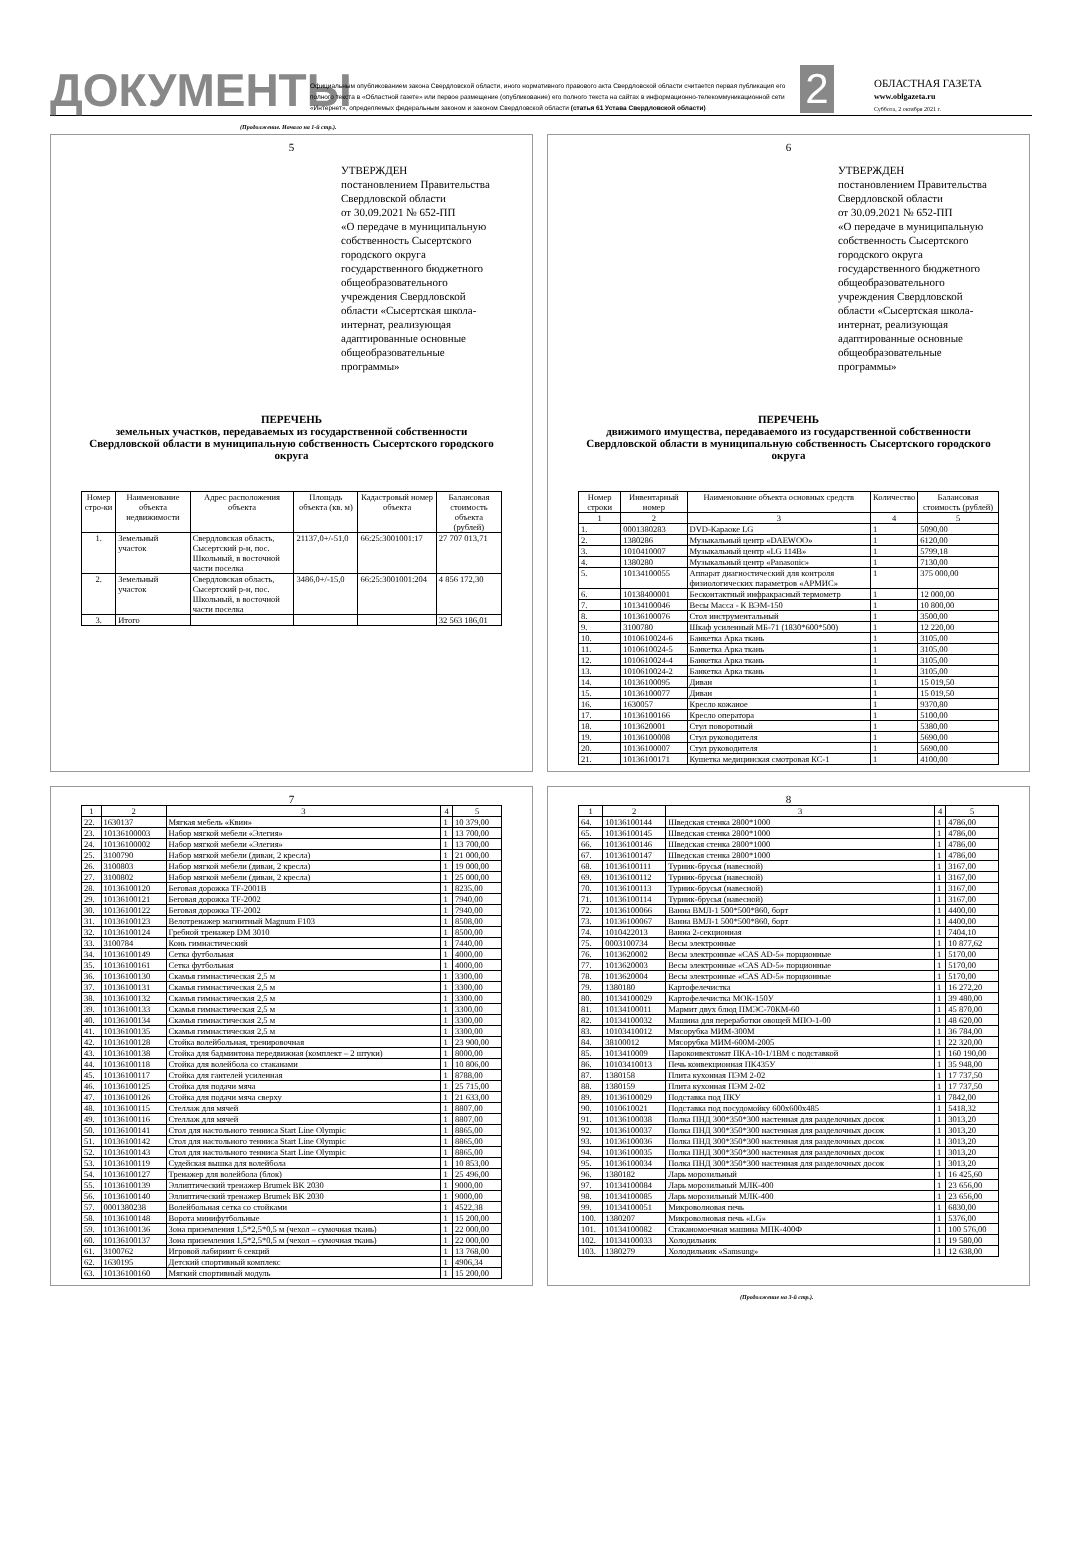ДОКУМЕНТЫ
Официальным опубликованием закона Свердловской области, иного нормативного правового акта Свердловской области считается первая публикация его полного текста в «Областной газете» или первое размещение (опубликование) его полного текста на сайтах в информационно-телекоммуникационной сети «Интернет», определяемых федеральным законом и законом Свердловской области (статья 61 Устава Свердловской области)
2
ОБЛАСТНАЯ ГАЗЕТА
www.oblgazeta.ru
Суббота, 2 октября 2021 г.
(Продолжение. Начало на 1-й стр.).
5
УТВЕРЖДЕН
постановлением Правительства Свердловской области
от 30.09.2021 № 652-ПП
«О передаче в муниципальную собственность Сысертского городского округа государственного бюджетного общеобразовательного учреждения Свердловской области «Сысертская школа-интернат, реализующая адаптированные основные общеобразовательные программы»
ПЕРЕЧЕНЬ
земельных участков, передаваемых из государственной собственности Свердловской области в муниципальную собственность Сысертского городского округа
| Номер стро-ки | Наименование объекта недвижимости | Адрес расположения объекта | Площадь объекта (кв. м) | Кадастровый номер объекта | Балансовая стоимость объекта (рублей) |
| --- | --- | --- | --- | --- | --- |
| 1. | Земельный участок | Свердловская область, Сысертский р-н, пос. Школьный, в восточной части поселка | 21137,0+/-51,0 | 66:25:3001001:17 | 27 707 013,71 |
| 2. | Земельный участок | Свердловская область, Сысертский р-н, пос. Школьный, в восточной части поселка | 3486,0+/-15,0 | 66:25:3001001:204 | 4 856 172,30 |
| 3. | Итого | | | | 32 563 186,01 |
6
УТВЕРЖДЕН
постановлением Правительства Свердловской области
от 30.09.2021 № 652-ПП
«О передаче в муниципальную собственность Сысертского городского округа государственного бюджетного общеобразовательного учреждения Свердловской области «Сысертская школа-интернат, реализующая адаптированные основные общеобразовательные программы»
ПЕРЕЧЕНЬ
движимого имущества, передаваемого из государственной собственности Свердловской области в муниципальную собственность Сысертского городского округа
| Номер строки | Инвентарный номер | Наименование объекта основных средств | Количество | Балансовая стоимость (рублей) |
| --- | --- | --- | --- | --- |
| 1 | 2 | 3 | 4 | 5 |
| 1. | 0001380283 | DVD-Караоке LG | 1 | 5090,00 |
| 2. | 1380286 | Музыкальный центр «DAEWOO» | 1 | 6120,00 |
| 3. | 1010410007 | Музыкальный центр «LG 114B» | 1 | 5799,18 |
| 4. | 1380280 | Музыкальный центр «Panasonic» | 1 | 7130,00 |
| 5. | 10134100055 | Аппарат диагностический для контроля физиологических параметров «АРМИС» | 1 | 375 000,00 |
| 6. | 10138400001 | Бесконтактный инфракрасный термометр | 1 | 12 000,00 |
| 7. | 10134100046 | Весы Масса - К ВЭМ-150 | 1 | 10 800,00 |
| 8. | 10136100076 | Стол инструментальный | 1 | 3500,00 |
| 9. | 3100780 | Шкаф усиленный МБ-71 (1830*600*500) | 1 | 12 220,00 |
| 10. | 1010610024-6 | Банкетка Арка ткань | 1 | 3105,00 |
| 11. | 1010610024-5 | Банкетка Арка ткань | 1 | 3105,00 |
| 12. | 1010610024-4 | Банкетка Арка ткань | 1 | 3105,00 |
| 13. | 1010610024-2 | Банкетка Арка ткань | 1 | 3105,00 |
| 14. | 10136100095 | Диван | 1 | 15 019,50 |
| 15. | 10136100077 | Диван | 1 | 15 019,50 |
| 16. | 1630057 | Кресло кожаное | 1 | 9370,80 |
| 17. | 10136100166 | Кресло оператора | 1 | 5100,00 |
| 18. | 1013620001 | Стул поворотный | 1 | 5380,00 |
| 19. | 10136100008 | Стул руководителя | 1 | 5690,00 |
| 20. | 10136100007 | Стул руководителя | 1 | 5690,00 |
| 21. | 10136100171 | Кушетка медицинская смотровая КС-1 | 1 | 4100,00 |
7
| 1 | 2 | 3 | 4 | 5 |
| 22. | 1630137 | Мягкая мебель «Квин» | 1 | 10 379,00 |
| 23. | 10136100003 | Набор мягкой мебели «Элегия» | 1 | 13 700,00 |
| 24. | 10136100002 | Набор мягкой мебели «Элегия» | 1 | 13 700,00 |
| 25. | 3100790 | Набор мягкой мебели (диван, 2 кресла) | 1 | 21 000,00 |
| 26. | 3100803 | Набор мягкой мебели (диван, 2 кресла) | 1 | 19 000,00 |
| 27. | 3100802 | Набор мягкой мебели (диван, 2 кресла) | 1 | 25 000,00 |
| 28. | 10136100120 | Беговая дорожка TF-2001B | 1 | 8235,00 |
| 29. | 10136100121 | Беговая дорожка TF-2002 | 1 | 7940,00 |
| 30. | 10136100122 | Беговая дорожка TF-2002 | 1 | 7940,00 |
| 31. | 10136100123 | Велотренажер магнитный Magnum F103 | 1 | 8508,00 |
| 32. | 10136100124 | Гребной тренажер DM 3010 | 1 | 8500,00 |
| 33. | 3100784 | Конь гимнастический | 1 | 7440,00 |
| 34. | 10136100149 | Сетка футбольная | 1 | 4000,00 |
| 35. | 10136100161 | Сетка футбольная | 1 | 4000,00 |
| 36. | 10136100130 | Скамья гимнастическая 2,5 м | 1 | 3300,00 |
| 37. | 10136100131 | Скамья гимнастическая 2,5 м | 1 | 3300,00 |
| 38. | 10136100132 | Скамья гимнастическая 2,5 м | 1 | 3300,00 |
| 39. | 10136100133 | Скамья гимнастическая 2,5 м | 1 | 3300,00 |
| 40. | 10136100134 | Скамья гимнастическая 2,5 м | 1 | 3300,00 |
| 41. | 10136100135 | Скамья гимнастическая 2,5 м | 1 | 3300,00 |
| 42. | 10136100128 | Стойка волейбольная, тренировочная | 1 | 23 900,00 |
| 43. | 10136100138 | Стойка для бадминтона передвижная (комплект – 2 штуки) | 1 | 8000,00 |
| 44. | 10136100118 | Стойка для волейбола со стаканами | 1 | 10 806,00 |
| 45. | 10136100117 | Стойка для гантелей усиленная | 1 | 8788,00 |
| 46. | 10136100125 | Стойка для подачи мяча | 1 | 25 715,00 |
| 47. | 10136100126 | Стойка для подачи мяча сверху | 1 | 21 633,00 |
| 48. | 10136100115 | Стеллаж для мячей | 1 | 8807,00 |
| 49. | 10136100116 | Стеллаж для мячей | 1 | 8807,00 |
| 50. | 10136100141 | Стол для настольного тенниса Start Line Olympic | 1 | 8865,00 |
| 51. | 10136100142 | Стол для настольного тенниса Start Line Olympic | 1 | 8865,00 |
| 52. | 10136100143 | Стол для настольного тенниса Start Line Olympic | 1 | 8865,00 |
| 53. | 10136100119 | Судейская вышка для волейбола | 1 | 10 853,00 |
| 54. | 10136100127 | Тренажер для волейбола (блок) | 1 | 25 496,00 |
| 55. | 10136100139 | Эллиптический тренажер Brumek BK 2030 | 1 | 9000,00 |
| 56. | 10136100140 | Эллиптический тренажер Brumek BK 2030 | 1 | 9000,00 |
| 57. | 0001380238 | Волейбольная сетка со стойками | 1 | 4522,38 |
| 58. | 10136100148 | Ворота минифутбольные | 1 | 15 200,00 |
| 59. | 10136100136 | Зона приземления 1,5*2,5*0,5 м (чехол – сумочная ткань) | 1 | 22 000,00 |
| 60. | 10136100137 | Зона приземления 1,5*2,5*0,5 м (чехол – сумочная ткань) | 1 | 22 000,00 |
| 61. | 3100762 | Игровой лабиринт 6 секций | 1 | 13 768,00 |
| 62. | 1630195 | Детский спортивный комплекс | 1 | 4906,34 |
| 63. | 10136100160 | Мягкий спортивный модуль | 1 | 15 200,00 |
8
| 1 | 2 | 3 | 4 | 5 |
| 64. | 10136100144 | Шведская стенка 2800*1000 | 1 | 4786,00 |
| 65. | 10136100145 | Шведская стенка 2800*1000 | 1 | 4786,00 |
| 66. | 10136100146 | Шведская стенка 2800*1000 | 1 | 4786,00 |
| 67. | 10136100147 | Шведская стенка 2800*1000 | 1 | 4786,00 |
| 68. | 10136100111 | Турник-брусья (навесной) | 1 | 3167,00 |
| 69. | 10136100112 | Турник-брусья (навесной) | 1 | 3167,00 |
| 70. | 10136100113 | Турник-брусья (навесной) | 1 | 3167,00 |
| 71. | 10136100114 | Турник-брусья (навесной) | 1 | 3167,00 |
| 72. | 10136100066 | Ванна ВМЛ-1 500*500*860, борт | 1 | 4400,00 |
| 73. | 10136100067 | Ванна ВМЛ-1 500*500*860, борт | 1 | 4400,00 |
| 74. | 1010422013 | Ванна 2-секционная | 1 | 7404,10 |
| 75. | 0003100734 | Весы электронные | 1 | 10 877,62 |
| 76. | 1013620002 | Весы электронные «CAS AD-5» порционные | 1 | 5170,00 |
| 77. | 1013620003 | Весы электронные «CAS AD-5» порционные | 1 | 5170,00 |
| 78. | 1013620004 | Весы электронные «CAS AD-5» порционные | 1 | 5170,00 |
| 79. | 1380180 | Картофелечистка | 1 | 16 272,20 |
| 80. | 10134100029 | Картофелечистка МОК-150У | 1 | 39 480,00 |
| 81. | 10134100011 | Мармит двух блюд ПМЭС-70КМ-60 | 1 | 45 870,00 |
| 82. | 10134100032 | Машина для переработки овощей МПО-1-00 | 1 | 48 620,00 |
| 83. | 10103410012 | Мясорубка МИМ-300М | 1 | 36 784,00 |
| 84. | 38100012 | Мясорубка МИМ-600М-2005 | 1 | 22 320,00 |
| 85. | 1013410009 | Пароконвектомат ПКА-10-1/1ВМ с подставкой | 1 | 160 190,00 |
| 86. | 10103410013 | Печь конвекционная ПК435У | 1 | 35 948,00 |
| 87. | 1380158 | Плита кухонная ПЭМ 2-02 | 1 | 17 737,50 |
| 88. | 1380159 | Плита кухонная ПЭМ 2-02 | 1 | 17 737,50 |
| 89. | 10136100029 | Подставка под ПКУ | 1 | 7842,00 |
| 90. | 1010610021 | Подставка под посудомойку 600х600х485 | 1 | 5418,32 |
| 91. | 10136100038 | Полка ПНД 300*350*300 настенная для разделочных досок | 1 | 3013,20 |
| 92. | 10136100037 | Полка ПНД 300*350*300 настенная для разделочных досок | 1 | 3013,20 |
| 93. | 10136100036 | Полка ПНД 300*350*300 настенная для разделочных досок | 1 | 3013,20 |
| 94. | 10136100035 | Полка ПНД 300*350*300 настенная для разделочных досок | 1 | 3013,20 |
| 95. | 10136100034 | Полка ПНД 300*350*300 настенная для разделочных досок | 1 | 3013,20 |
| 96. | 1380182 | Ларь морозильный | 1 | 16 425,60 |
| 97. | 10134100084 | Ларь морозильный МЛК-400 | 1 | 23 656,00 |
| 98. | 10134100085 | Ларь морозильный МЛК-400 | 1 | 23 656,00 |
| 99. | 10134100051 | Микроволновая печь | 1 | 6830,00 |
| 100. | 1380207 | Микроволновая печь «LG» | 1 | 5376,00 |
| 101. | 10134100082 | Стаканомоечная машина МПК-400Ф | 1 | 100 576,00 |
| 102. | 10134100033 | Холодильник | 1 | 19 580,00 |
| 103. | 1380279 | Холодильник «Samsung» | 1 | 12 638,00 |
(Продолжение на 3-й стр.).